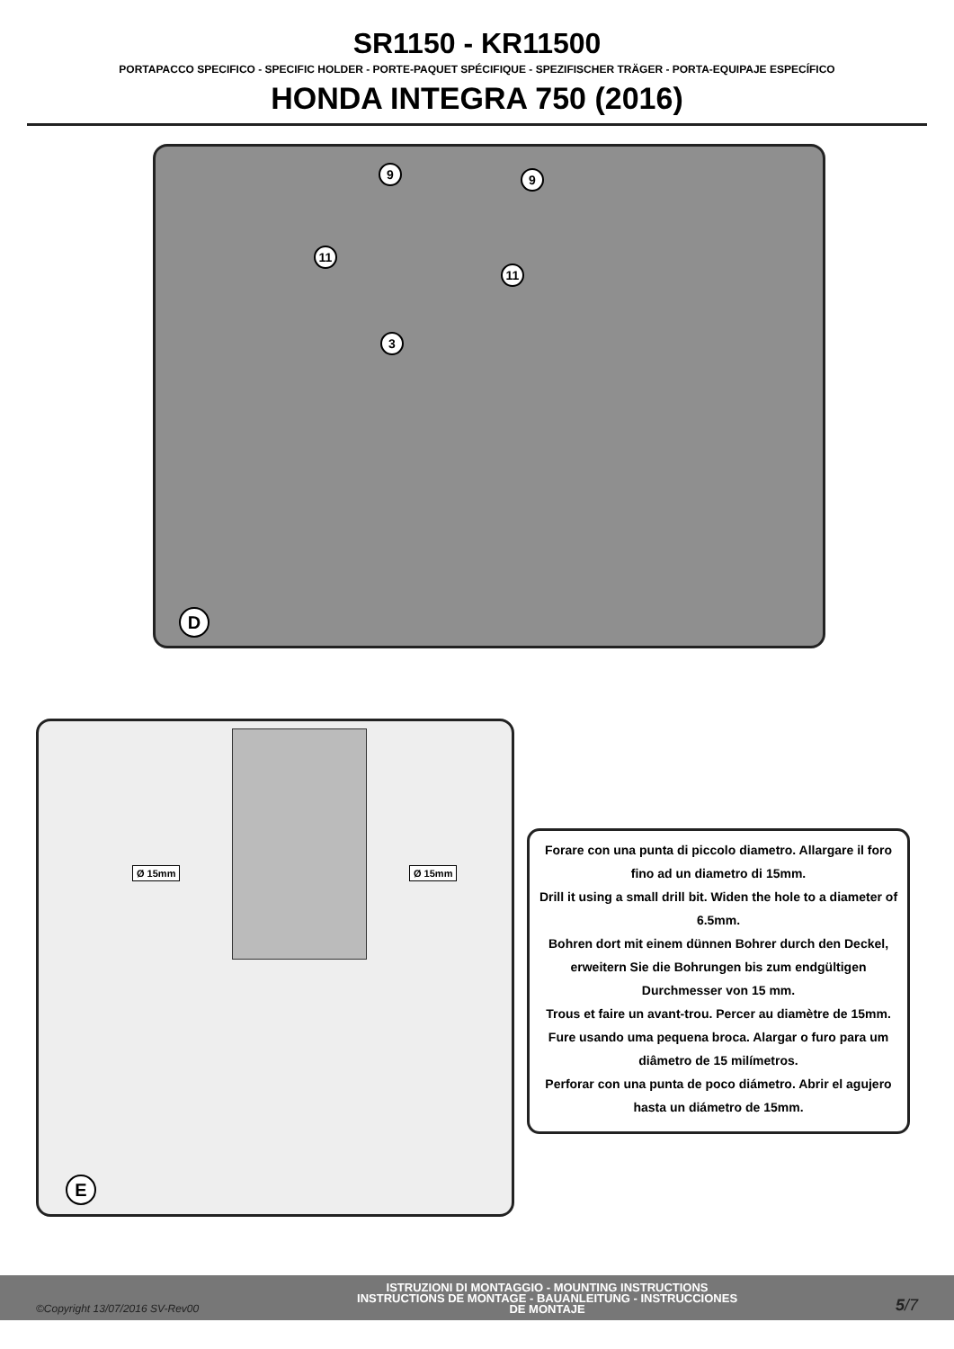SR1150 - KR11500
PORTAPACCO SPECIFICO - SPECIFIC HOLDER - PORTE-PAQUET SPÉCIFIQUE - SPEZIFISCHER TRÄGER - PORTA-EQUIPAJE ESPECÍFICO
HONDA INTEGRA 750 (2016)
9 9
11
11
3
D
Ø 15mm Ø 15mm
E
Forare con una punta di piccolo diametro. Allargare il foro fino ad un diametro di 15mm.
Drill it using a small drill bit. Widen the hole to a diameter of 6.5mm.
Bohren dort mit einem dünnen Bohrer durch den Deckel, erweitern Sie die Bohrungen bis zum endgültigen Durchmesser von 15 mm.
Trous et faire un avant-trou. Percer au diamètre de 15mm.
Fure usando uma pequena broca. Alargar o furo para um diâmetro de 15 milímetros.
Perforar con una punta de poco diámetro. Abrir el agujero hasta un diámetro de 15mm.
©Copyright 13/07/2016 SV-Rev00
ISTRUZIONI DI MONTAGGIO - MOUNTING INSTRUCTIONS
INSTRUCTIONS DE MONTAGE - BAUANLEITUNG - INSTRUCCIONES
DE MONTAJE
5/7